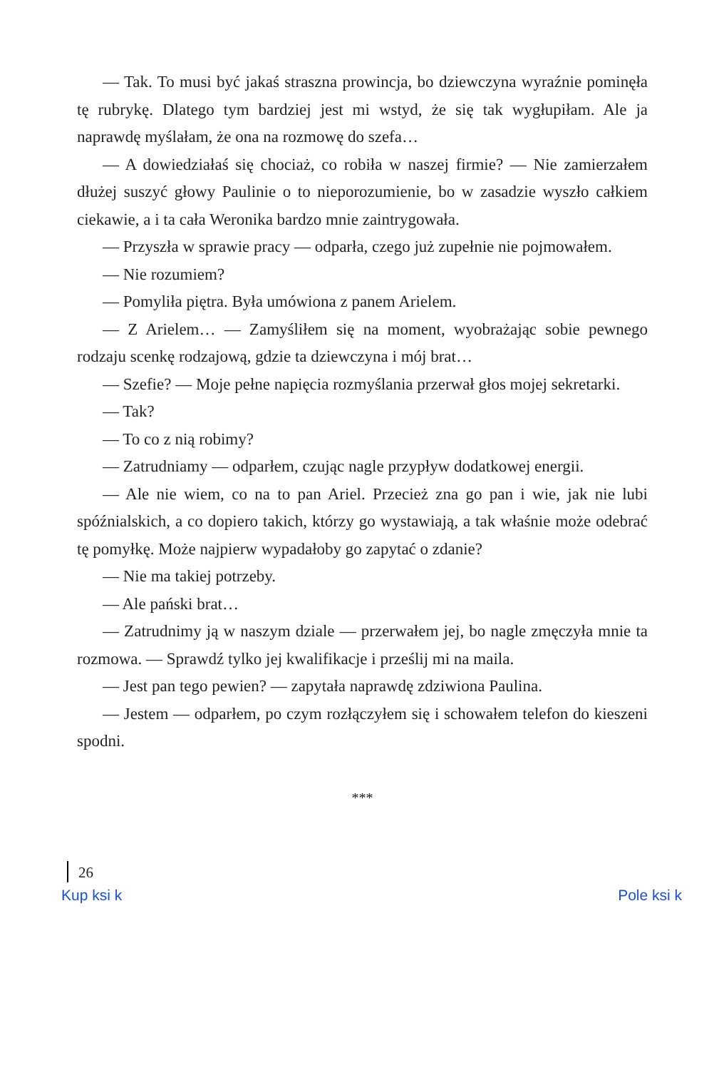— Tak. To musi być jakaś straszna prowincja, bo dziewczyna wyraźnie pominęła tę rubrykę. Dlatego tym bardziej jest mi wstyd, że się tak wygłupiłam. Ale ja naprawdę myślałam, że ona na rozmowę do szefa…
— A dowiedziałaś się chociaż, co robiła w naszej firmie? — Nie zamierzałem dłużej suszyć głowy Paulinie o to nieporozumienie, bo w zasadzie wyszło całkiem ciekawie, a i ta cała Weronika bardzo mnie zaintrygowała.
— Przyszła w sprawie pracy — odparła, czego już zupełnie nie pojmowałem.
— Nie rozumiem?
— Pomyliła piętra. Była umówiona z panem Arielem.
— Z Arielem… — Zamyśliłem się na moment, wyobrażając sobie pewnego rodzaju scenkę rodzajową, gdzie ta dziewczyna i mój brat…
— Szefie? — Moje pełne napięcia rozmyślania przerwał głos mojej sekretarki.
— Tak?
— To co z nią robimy?
— Zatrudniamy — odparłem, czując nagle przypływ dodatkowej energii.
— Ale nie wiem, co na to pan Ariel. Przecież zna go pan i wie, jak nie lubi spóźnialskich, a co dopiero takich, którzy go wystawiają, a tak właśnie może odebrać tę pomyłkę. Może najpierw wypadałoby go zapytać o zdanie?
— Nie ma takiej potrzeby.
— Ale pański brat…
— Zatrudnimy ją w naszym dziale — przerwałem jej, bo nagle zmęczyła mnie ta rozmowa. — Sprawdź tylko jej kwalifikacje i prześlij mi na maila.
— Jest pan tego pewien? — zapytała naprawdę zdziwiona Paulina.
— Jestem — odparłem, po czym rozłączyłem się i schowałem telefon do kieszeni spodni.
***
26
Kup ksi k Pole ksi k